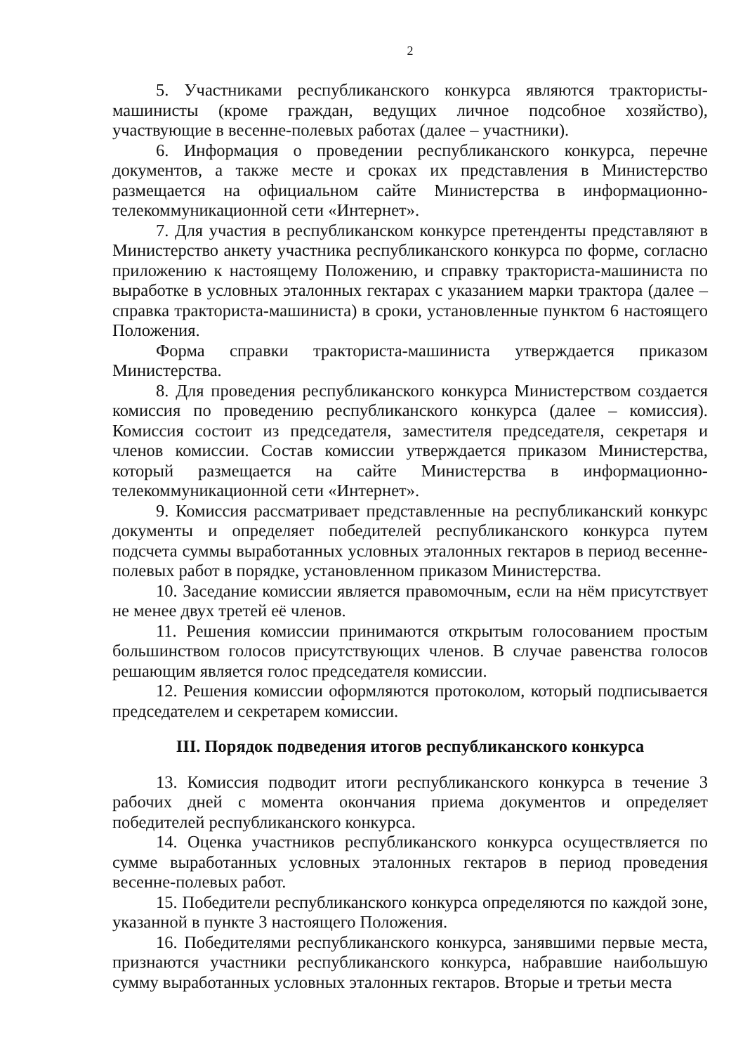2
5. Участниками республиканского конкурса являются трактористы-машинисты (кроме граждан, ведущих личное подсобное хозяйство), участвующие в весенне-полевых работах (далее – участники).
6. Информация о проведении республиканского конкурса, перечне документов, а также месте и сроках их представления в Министерство размещается на официальном сайте Министерства в информационно-телекоммуникационной сети «Интернет».
7. Для участия в республиканском конкурсе претенденты представляют в Министерство анкету участника республиканского конкурса по форме, согласно приложению к настоящему Положению, и справку тракториста-машиниста по выработке в условных эталонных гектарах с указанием марки трактора (далее – справка тракториста-машиниста) в сроки, установленные пунктом 6 настоящего Положения.
Форма справки тракториста-машиниста утверждается приказом Министерства.
8. Для проведения республиканского конкурса Министерством создается комиссия по проведению республиканского конкурса (далее – комиссия). Комиссия состоит из председателя, заместителя председателя, секретаря и членов комиссии. Состав комиссии утверждается приказом Министерства, который размещается на сайте Министерства в информационно-телекоммуникационной сети «Интернет».
9. Комиссия рассматривает представленные на республиканский конкурс документы и определяет победителей республиканского конкурса путем подсчета суммы выработанных условных эталонных гектаров в период весенне-полевых работ в порядке, установленном приказом Министерства.
10. Заседание комиссии является правомочным, если на нём присутствует не менее двух третей её членов.
11. Решения комиссии принимаются открытым голосованием простым большинством голосов присутствующих членов. В случае равенства голосов решающим является голос председателя комиссии.
12. Решения комиссии оформляются протоколом, который подписывается председателем и секретарем комиссии.
III. Порядок подведения итогов республиканского конкурса
13. Комиссия подводит итоги республиканского конкурса в течение 3 рабочих дней с момента окончания приема документов и определяет победителей республиканского конкурса.
14. Оценка участников республиканского конкурса осуществляется по сумме выработанных условных эталонных гектаров в период проведения весенне-полевых работ.
15. Победители республиканского конкурса определяются по каждой зоне, указанной в пункте 3 настоящего Положения.
16. Победителями республиканского конкурса, занявшими первые места, признаются участники республиканского конкурса, набравшие наибольшую сумму выработанных условных эталонных гектаров. Вторые и третьи места